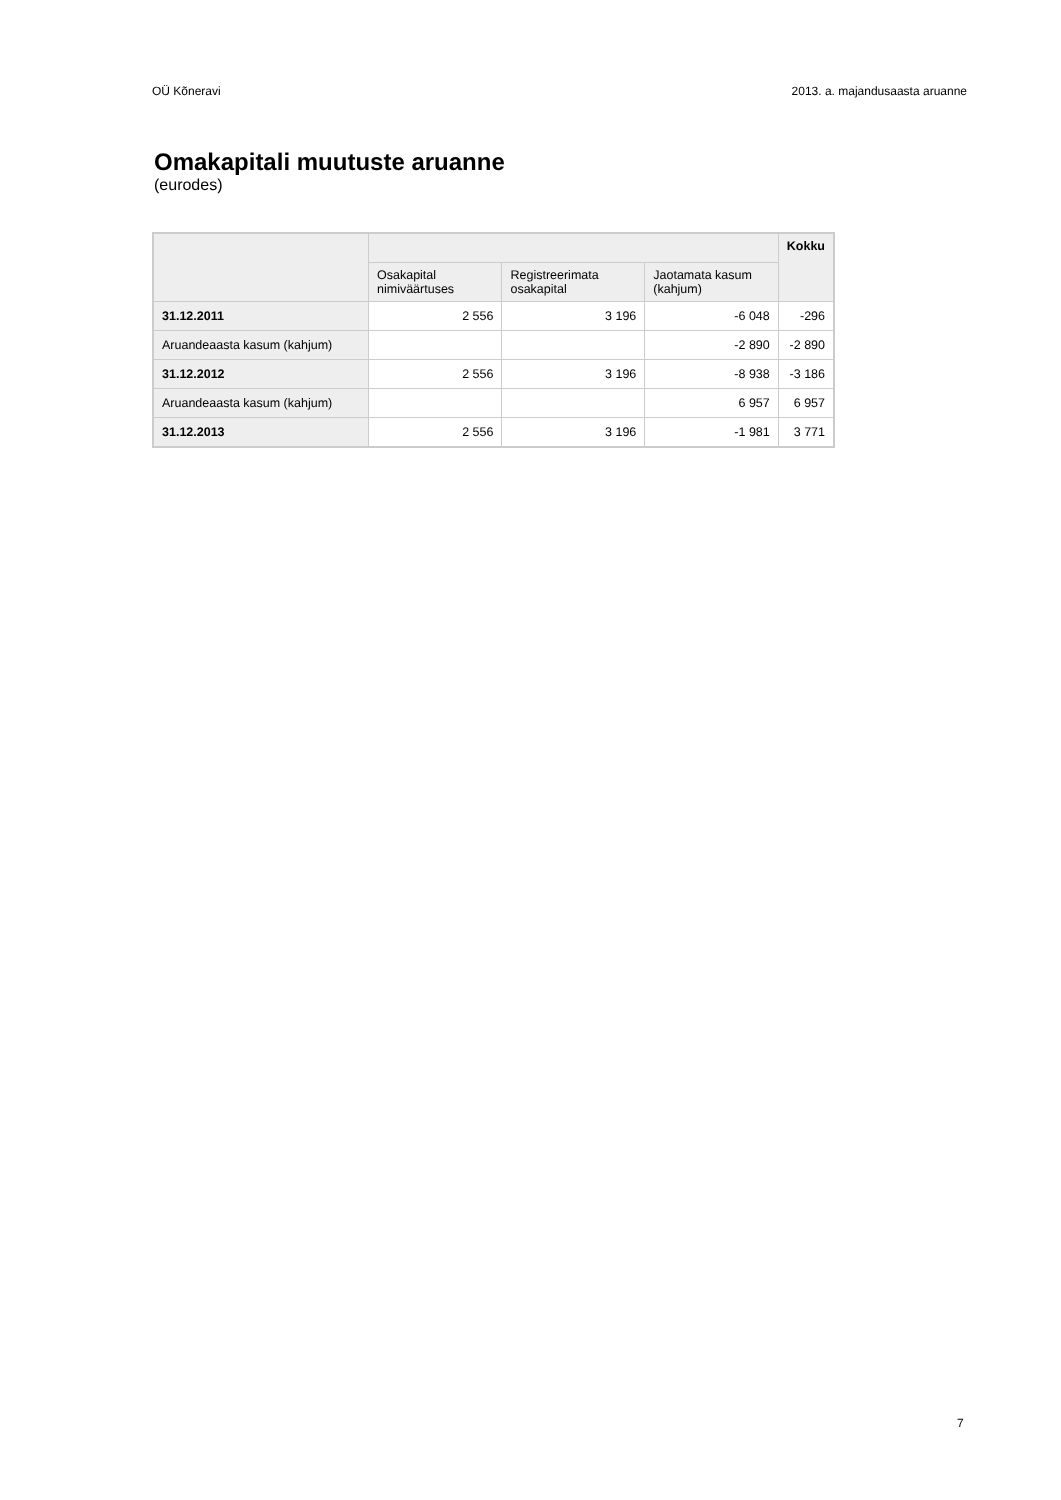OÜ Kõneravi 2013. a. majandusaasta aruanne
Omakapitali muutuste aruanne
(eurodes)
| | | | | Kokku |
| --- | --- | --- | --- | --- |
| | Osakapital nimiväärtuses | Registreerimata osakapital | Jaotamata kasum (kahjum) | |
| 31.12.2011 | 2 556 | 3 196 | -6 048 | -296 |
| Aruandeaasta kasum (kahjum) | | | -2 890 | -2 890 |
| 31.12.2012 | 2 556 | 3 196 | -8 938 | -3 186 |
| Aruandeaasta kasum (kahjum) | | | 6 957 | 6 957 |
| 31.12.2013 | 2 556 | 3 196 | -1 981 | 3 771 |
7